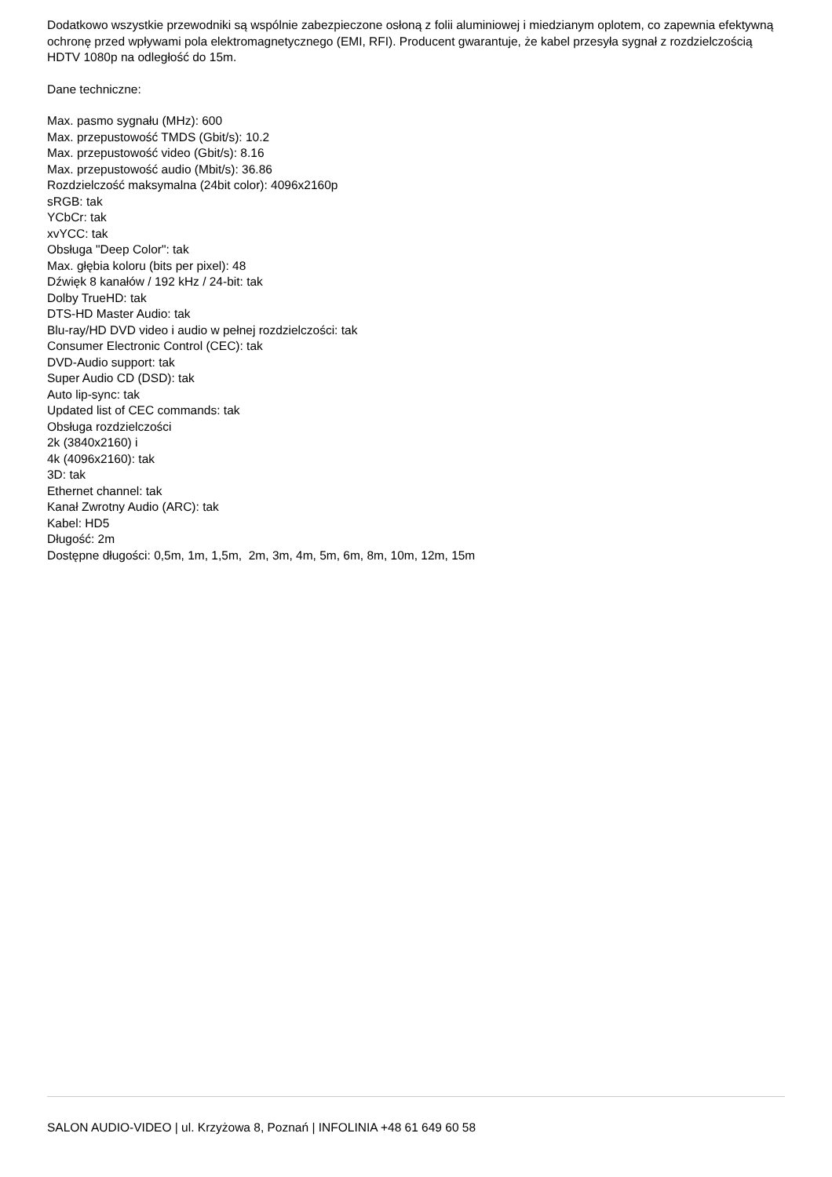Dodatkowo wszystkie przewodniki są wspólnie zabezpieczone osłoną z folii aluminiowej i miedzianym oplotem, co zapewnia efektywną ochronę przed wpływami pola elektromagnetycznego (EMI, RFI). Producent gwarantuje, że kabel przesyła sygnał z rozdzielczością HDTV 1080p na odległość do 15m.
Dane techniczne:
Max. pasmo sygnału (MHz): 600
Max. przepustowość TMDS (Gbit/s): 10.2
Max. przepustowość video (Gbit/s): 8.16
Max. przepustowość audio (Mbit/s): 36.86
Rozdzielczość maksymalna (24bit color): 4096x2160p
sRGB: tak
YCbCr: tak
xvYCC: tak
Obsługa "Deep Color": tak
Max. głębia koloru (bits per pixel): 48
Dźwięk 8 kanałów / 192 kHz / 24-bit: tak
Dolby TrueHD: tak
DTS-HD Master Audio: tak
Blu-ray/HD DVD video i audio w pełnej rozdzielczości: tak
Consumer Electronic Control (CEC): tak
DVD-Audio support: tak
Super Audio CD (DSD): tak
Auto lip-sync: tak
Updated list of CEC commands: tak
Obsługa rozdzielczości
2k (3840x2160) i
4k (4096x2160): tak
3D: tak
Ethernet channel: tak
Kanał Zwrotny Audio (ARC): tak
Kabel: HD5
Długość: 2m
Dostępne długości: 0,5m, 1m, 1,5m, 2m, 3m, 4m, 5m, 6m, 8m, 10m, 12m, 15m
SALON AUDIO-VIDEO | ul. Krzyżowa 8, Poznań | INFOLINIA +48 61 649 60 58